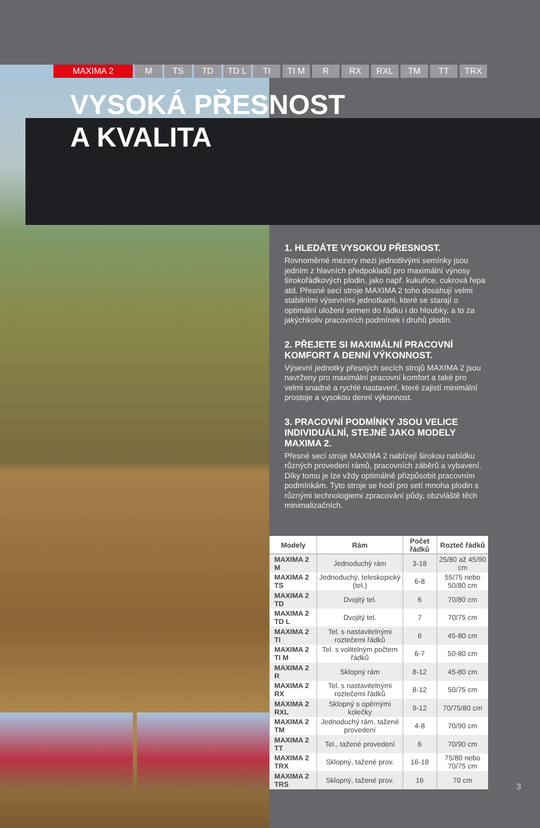MAXIMA 2 M TS TD TD L TI TI M R RX RXL TM TT TRX
VYSOKÁ PŘESNOST
A KVALITA
1. HLEDÁTE VYSOKOU PŘESNOST.
Rovnoměrné mezery mezi jednotlivými semínky jsou jedním z hlavních předpokladů pro maximální výnosy širokořádkových plodin, jako např. kukuřice, cukrová řepa atd. Přesné secí stroje MAXIMA 2 toho dosahují velmi stabilními výsevními jednotkami, které se starají o optimální uložení semen do řádku i do hloubky, a to za jakýchkoliv pracovních podmínek i druhů plodin.
2. PŘEJETE SI MAXIMÁLNÍ PRACOVNÍ KOMFORT A DENNÍ VÝKONNOST.
Výsevní jednotky přesných secích strojů MAXIMA 2 jsou navrženy pro maximální pracovní komfort a také pro velmi snadné a rychlé nastavení, které zajistí minimální prostoje a vysokou denní výkonnost.
3. PRACOVNÍ PODMÍNKY JSOU VELICE INDIVIDUÁLNÍ, STEJNĚ JAKO MODELY MAXIMA 2.
Přesné secí stroje MAXIMA 2 nabízejí širokou nabídku různých provedení rámů, pracovních záběrů a vybavení. Díky tomu je lze vždy optimálně přizpůsobit pracovním podmínkám. Tyto stroje se hodí pro setí mnoha plodin s různými technologiemi zpracování půdy, obzvláště těch minimalizačních.
| Modely | Rám | Počet řádků | Rozteč řádků |
| --- | --- | --- | --- |
| MAXIMA 2 M | Jednoduchý rám | 3-18 | 25/80 až 45/90 cm |
| MAXIMA 2 TS | Jednoduchý, teleskopický (tel.) | 6-8 | 55/75 nebo 50/80 cm |
| MAXIMA 2 TD | Dvojitý tel. | 6 | 70/80 cm |
| MAXIMA 2 TD L | Dvojitý tel. | 7 | 70/75 cm |
| MAXIMA 2 TI | Tel. s nastavitelnými roztečemi řádků | 6 | 45-80 cm |
| MAXIMA 2 TI M | Tel. s volitelným počtem řádků | 6-7 | 50-80 cm |
| MAXIMA 2 R | Sklopný rám | 8-12 | 45-80 cm |
| MAXIMA 2 RX | Tel. s nastavitelnými roztečemi řádků | 8-12 | 50/75 cm |
| MAXIMA 2 RXL | Sklopný s opěrnými kolečky | 9-12 | 70/75/80 cm |
| MAXIMA 2 TM | Jednoduchý rám, tažené provedení | 4-8 | 70/90 cm |
| MAXIMA 2 TT | Tel., tažené provedení | 6 | 70/90 cm |
| MAXIMA 2 TRX | Sklopný, tažené prov. | 16-18 | 75/80 nebo 70/75 cm |
| MAXIMA 2 TRS | Sklopný, tažené prov. | 16 | 70 cm |
3